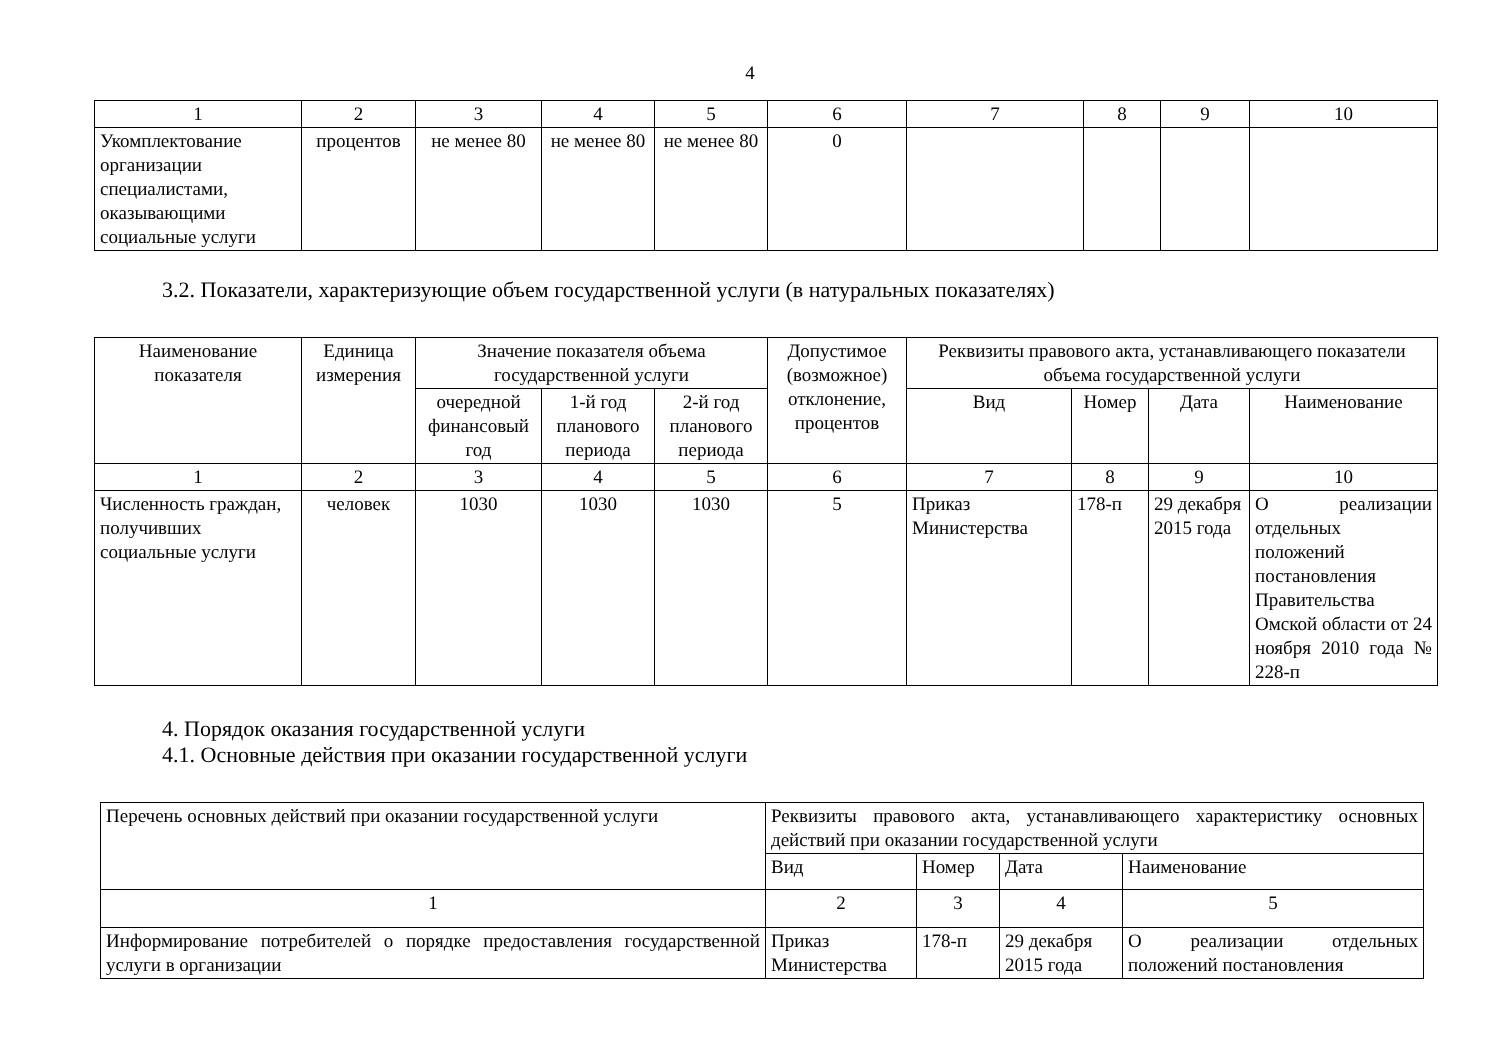4
| 1 | 2 | 3 | 4 | 5 | 6 | 7 | 8 | 9 | 10 |
| Укомплектование организации специалистами, оказывающими социальные услуги | процентов | не менее 80 | не менее 80 | не менее 80 | 0 | | | | |
3.2. Показатели, характеризующие объем государственной услуги (в натуральных показателях)
| Наименование показателя | Единица измерения | Значение показателя объема государственной услуги | | | Допустимое (возможное) отклонение, процентов | Реквизиты правового акта, устанавливающего показатели объема государственной услуги | | | |
| --- | --- | --- | --- | --- | --- | --- | --- | --- | --- |
| | | очередной финансовый год | 1-й год планового периода | 2-й год планового периода | | Вид | Номер | Дата | Наименование |
| 1 | 2 | 3 | 4 | 5 | 6 | 7 | 8 | 9 | 10 |
| Численность граждан, получивших социальные услуги | человек | 1030 | 1030 | 1030 | 5 | Приказ Министерства | 178-п | 29 декабря 2015 года | О реализации отдельных положений постановления Правительства Омской области от 24 ноября 2010 года № 228-п |
4. Порядок оказания государственной услуги
4.1. Основные действия при оказании государственной услуги
| Перечень основных действий при оказании государственной услуги | Реквизиты правового акта, устанавливающего характеристику основных действий при оказании государственной услуги | | | |
| --- | --- | --- | --- | --- |
| | Вид | Номер | Дата | Наименование |
| 1 | 2 | 3 | 4 | 5 |
| Информирование потребителей о порядке предоставления государственной услуги в организации | Приказ Министерства | 178-п | 29 декабря 2015 года | О реализации отдельных положений постановления |